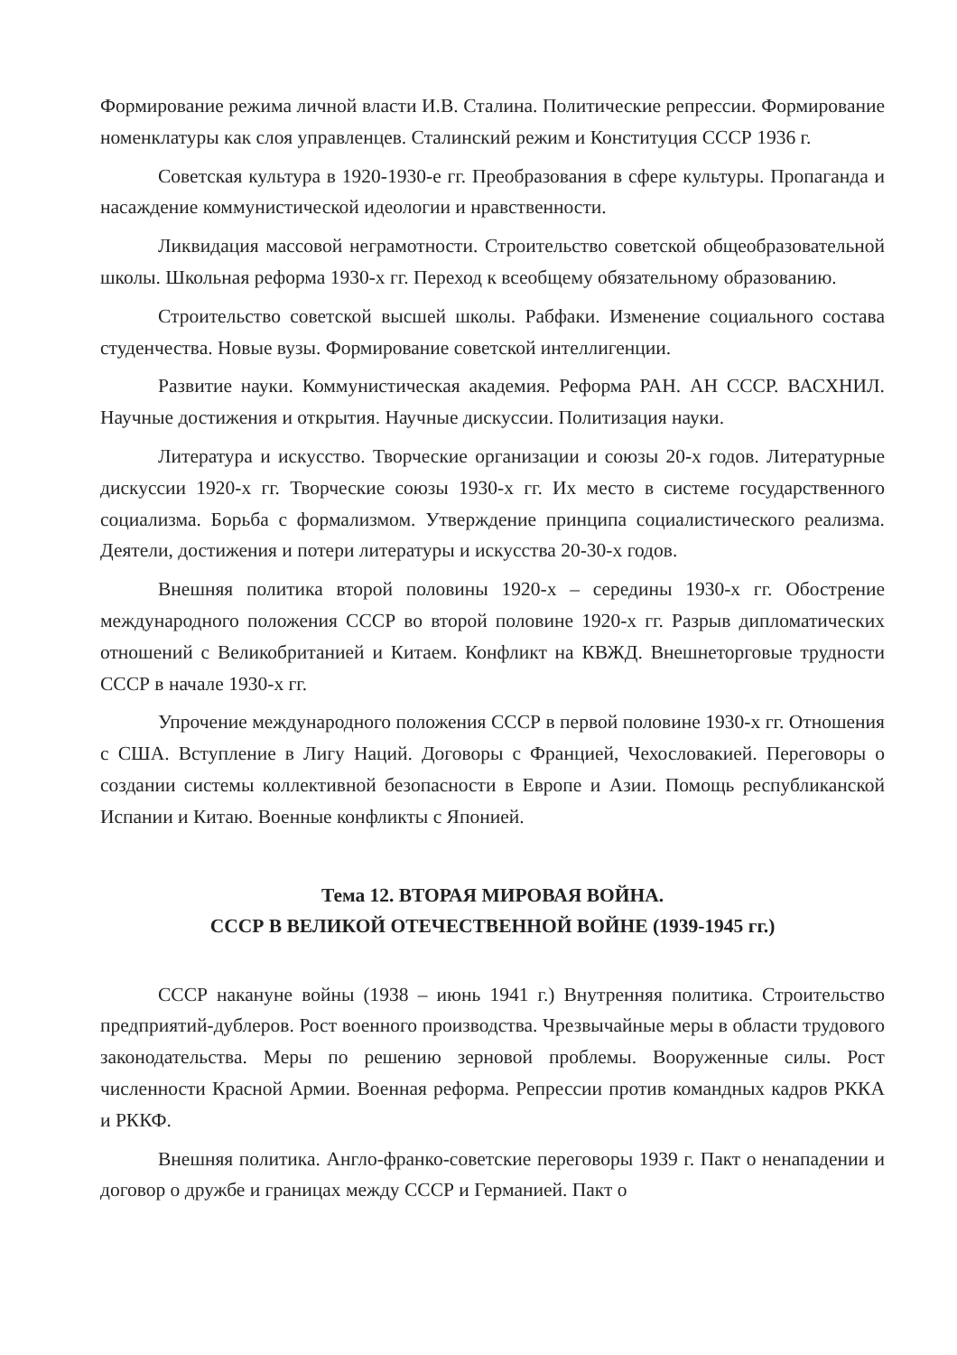Формирование режима личной власти И.В. Сталина. Политические репрессии. Формирование номенклатуры как слоя управленцев. Сталинский режим и Конституция СССР 1936 г.
Советская культура в 1920-1930-е гг. Преобразования в сфере культуры. Пропаганда и насаждение коммунистической идеологии и нравственности.
Ликвидация массовой неграмотности. Строительство советской общеобразовательной школы. Школьная реформа 1930-х гг. Переход к всеобщему обязательному образованию.
Строительство советской высшей школы. Рабфаки. Изменение социального состава студенчества. Новые вузы. Формирование советской интеллигенции.
Развитие науки. Коммунистическая академия. Реформа РАН. АН СССР. ВАСХНИЛ. Научные достижения и открытия. Научные дискуссии. Политизация науки.
Литература и искусство. Творческие организации и союзы 20-х годов. Литературные дискуссии 1920-х гг. Творческие союзы 1930-х гг. Их место в системе государственного социализма. Борьба с формализмом. Утверждение принципа социалистического реализма. Деятели, достижения и потери литературы и искусства 20-30-х годов.
Внешняя политика второй половины 1920-х – середины 1930-х гг. Обострение международного положения СССР во второй половине 1920-х гг. Разрыв дипломатических отношений с Великобританией и Китаем. Конфликт на КВЖД. Внешнеторговые трудности СССР в начале 1930-х гг.
Упрочение международного положения СССР в первой половине 1930-х гг. Отношения с США. Вступление в Лигу Наций. Договоры с Францией, Чехословакией. Переговоры о создании системы коллективной безопасности в Европе и Азии. Помощь республиканской Испании и Китаю. Военные конфликты с Японией.
Тема 12. ВТОРАЯ МИРОВАЯ ВОЙНА.
СССР В ВЕЛИКОЙ ОТЕЧЕСТВЕННОЙ ВОЙНЕ (1939-1945 гг.)
СССР накануне войны (1938 – июнь 1941 г.) Внутренняя политика. Строительство предприятий-дублеров. Рост военного производства. Чрезвычайные меры в области трудового законодательства. Меры по решению зерновой проблемы. Вооруженные силы. Рост численности Красной Армии. Военная реформа. Репрессии против командных кадров РККА и РККФ.
Внешняя политика. Англо-франко-советские переговоры 1939 г. Пакт о ненападении и договор о дружбе и границах между СССР и Германией. Пакт о